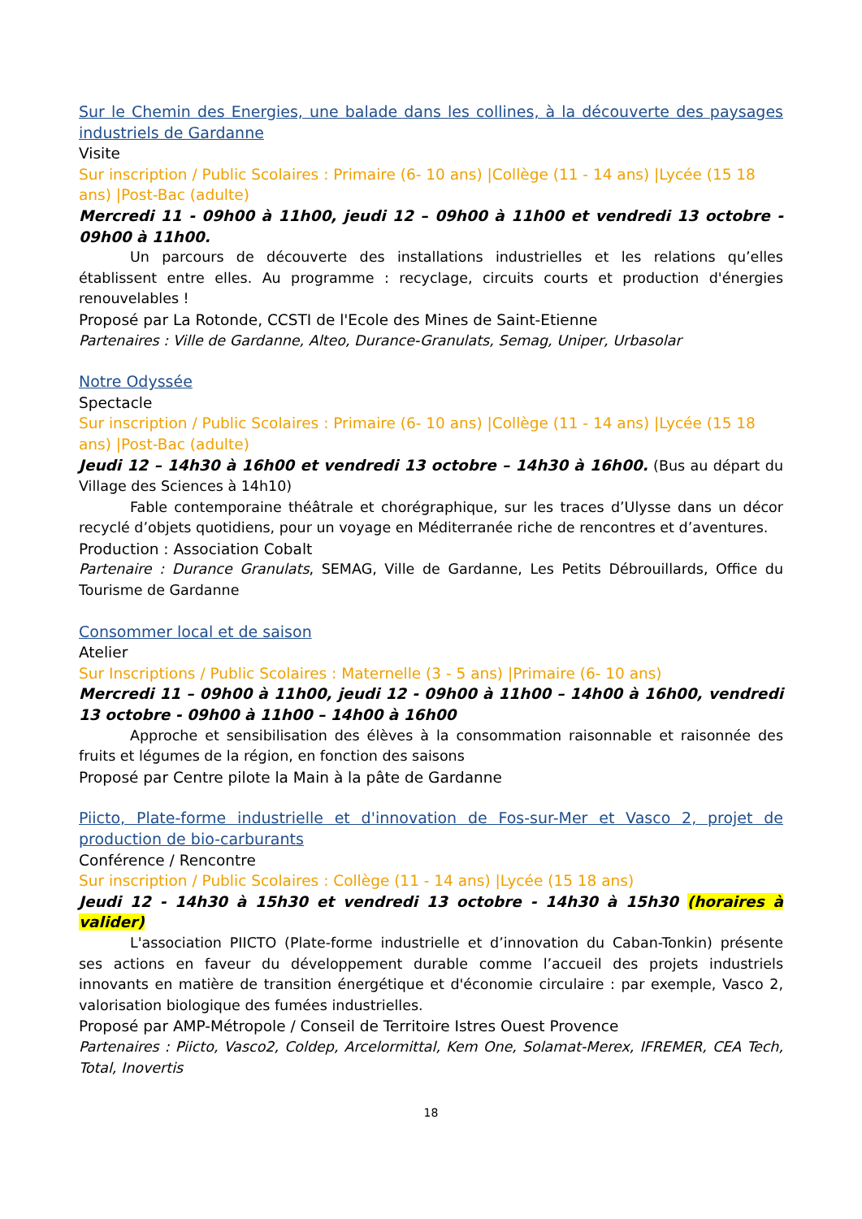Sur le Chemin des Energies, une balade dans les collines, à la découverte des paysages industriels de Gardanne
Visite
Sur inscription / Public Scolaires : Primaire (6- 10 ans) |Collège (11 - 14 ans) |Lycée (15 18 ans) |Post-Bac (adulte)
Mercredi 11 - 09h00 à 11h00, jeudi 12 – 09h00 à 11h00 et vendredi 13 octobre - 09h00 à 11h00.
Un parcours de découverte des installations industrielles et les relations qu’elles établissent entre elles. Au programme : recyclage, circuits courts et production d'énergies renouvelables !
Proposé par La Rotonde, CCSTI de l'Ecole des Mines de Saint-Etienne
Partenaires : Ville de Gardanne, Alteo, Durance-Granulats, Semag, Uniper, Urbasolar
Notre Odyssée
Spectacle
Sur inscription / Public Scolaires : Primaire (6- 10 ans) |Collège (11 - 14 ans) |Lycée (15 18 ans) |Post-Bac (adulte)
Jeudi 12 – 14h30 à 16h00 et vendredi 13 octobre – 14h30 à 16h00. (Bus au départ du Village des Sciences à 14h10)
Fable contemporaine théâtrale et chorégraphique, sur les traces d’Ulysse dans un décor recyclé d’objets quotidiens, pour un voyage en Méditerranée riche de rencontres et d’aventures.
Production : Association Cobalt
Partenaire : Durance Granulats, SEMAG, Ville de Gardanne, Les Petits Débrouillards, Office du Tourisme de Gardanne
Consommer local et de saison
Atelier
Sur Inscriptions / Public Scolaires : Maternelle (3 - 5 ans) |Primaire (6- 10 ans)
Mercredi 11 – 09h00 à 11h00, jeudi 12 - 09h00 à 11h00 – 14h00 à 16h00, vendredi 13 octobre - 09h00 à 11h00 – 14h00 à 16h00
Approche et sensibilisation des élèves à la consommation raisonnable et raisonnée des fruits et légumes de la région, en fonction des saisons
Proposé par Centre pilote la Main à la pâte de Gardanne
Piicto, Plate-forme industrielle et d'innovation de Fos-sur-Mer et Vasco 2, projet de production de bio-carburants
Conférence / Rencontre
Sur inscription / Public Scolaires : Collège (11 - 14 ans) |Lycée (15 18 ans)
Jeudi 12 - 14h30 à 15h30 et vendredi 13 octobre - 14h30 à 15h30 (horaires à valider)
L'association PIICTO (Plate-forme industrielle et d’innovation du Caban-Tonkin) présente ses actions en faveur du développement durable comme l’accueil des projets industriels innovants en matière de transition énergétique et d'économie circulaire : par exemple, Vasco 2, valorisation biologique des fumées industrielles.
Proposé par AMP-Métropole / Conseil de Territoire Istres Ouest Provence
Partenaires : Piicto, Vasco2, Coldep, Arcelormittal, Kem One, Solamat-Merex, IFREMER, CEA Tech, Total, Inovertis
18